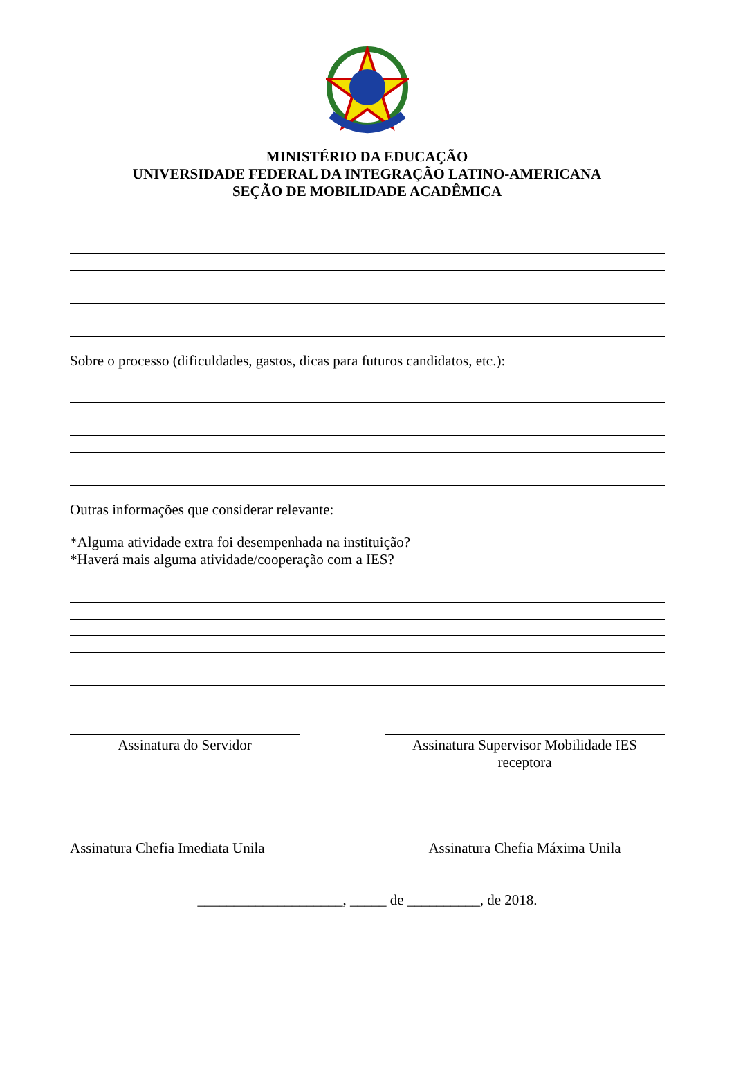MINISTÉRIO DA EDUCAÇÃO
UNIVERSIDADE FEDERAL DA INTEGRAÇÃO LATINO-AMERICANA
SEÇÃO DE MOBILIDADE ACADÊMICA
Sobre o processo (dificuldades, gastos, dicas para futuros candidatos, etc.):
Outras informações que considerar relevante:
*Alguma atividade extra foi desempenhada na instituição?
*Haverá mais alguma atividade/cooperação com a IES?
Assinatura do Servidor Assinatura Supervisor Mobilidade IES receptora
Assinatura Chefia Imediata Unila
Assinatura Chefia Máxima Unila
____________________, _____ de __________, de 2018.